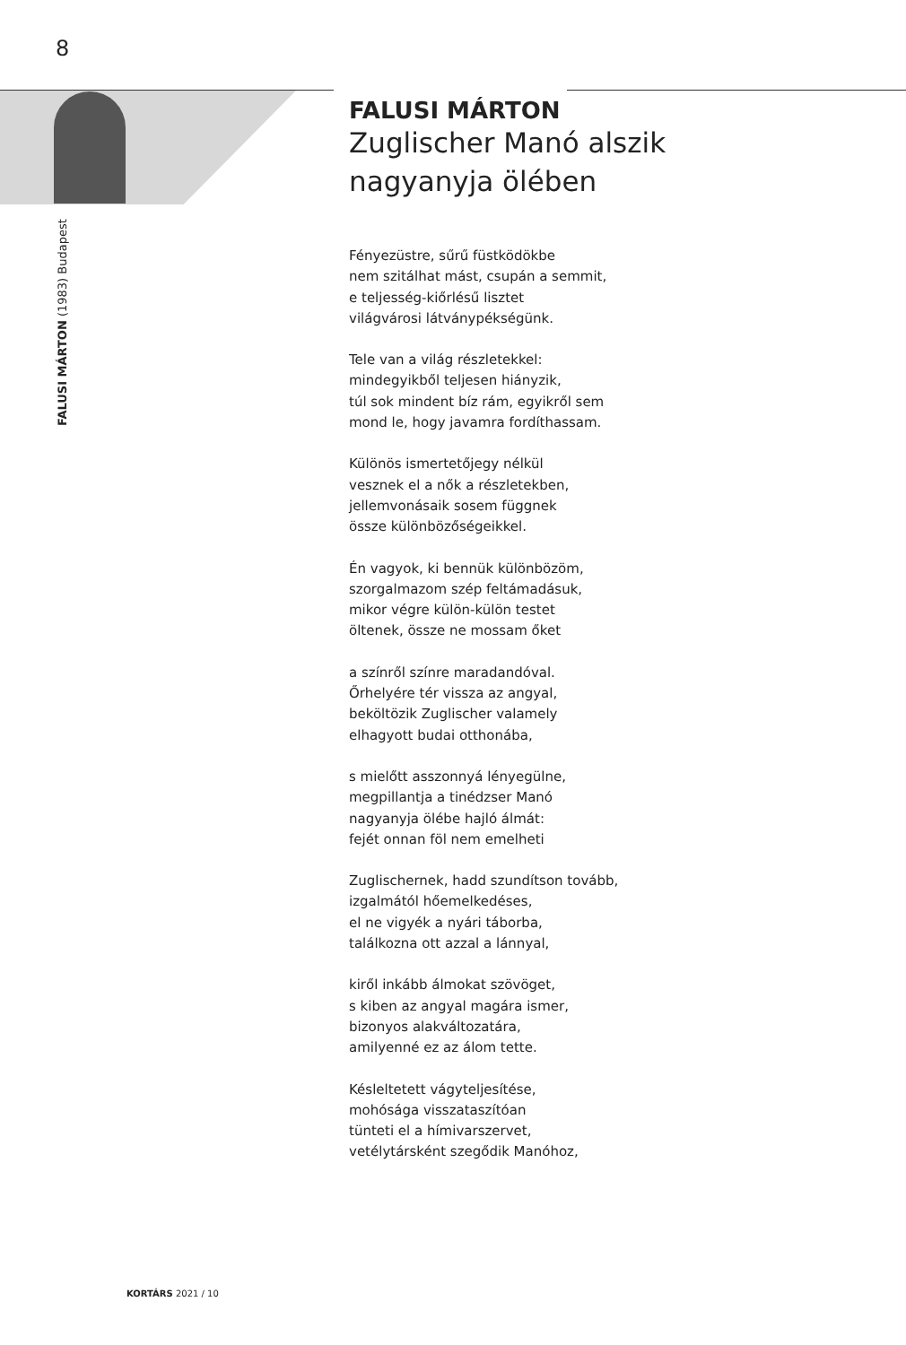8
FALUSI MÁRTON (1983) Budapest
FALUSI MÁRTON
Zuglischer Manó alszik
nagyanyja ölében
Fényezüstre, sűrű füstködökbe
nem szitálhat mást, csupán a semmit,
e teljesség-kiőrlésű lisztet
világvárosi látványpékségünk.
Tele van a világ részletekkel:
mindegyikből teljesen hiányzik,
túl sok mindent bíz rám, egyikről sem
mond le, hogy javamra fordíthassam.
Különös ismertetőjegy nélkül
vesznek el a nők a részletekben,
jellemvonásaik sosem függnek
össze különbözőségeikkel.
Én vagyok, ki bennük különbözöm,
szorgalmazom szép feltámadásuk,
mikor végre külön-külön testet
öltenek, össze ne mossam őket
a színről színre maradandóval.
Őrhelyére tér vissza az angyal,
beköltözik Zuglischer valamely
elhagyott budai otthonába,
s mielőtt asszonnyá lényegülne,
megpillantja a tinédzser Manó
nagyanyja ölébe hajló álmát:
fejét onnan föl nem emelheti
Zuglischernek, hadd szundítson tovább,
izgalmától hőemelkedéses,
el ne vigyék a nyári táborba,
találkozna ott azzal a lánnyal,
kiről inkább álmokat szövöget,
s kiben az angyal magára ismer,
bizonyos alakváltozatára,
amilyenné ez az álom tette.
Késleltetett vágyteljesítése,
mohósága visszataszítóan
tünteti el a hímivarszervet,
vetélytársként szegődik Manóhoz,
KORTÁRS 2021 / 10